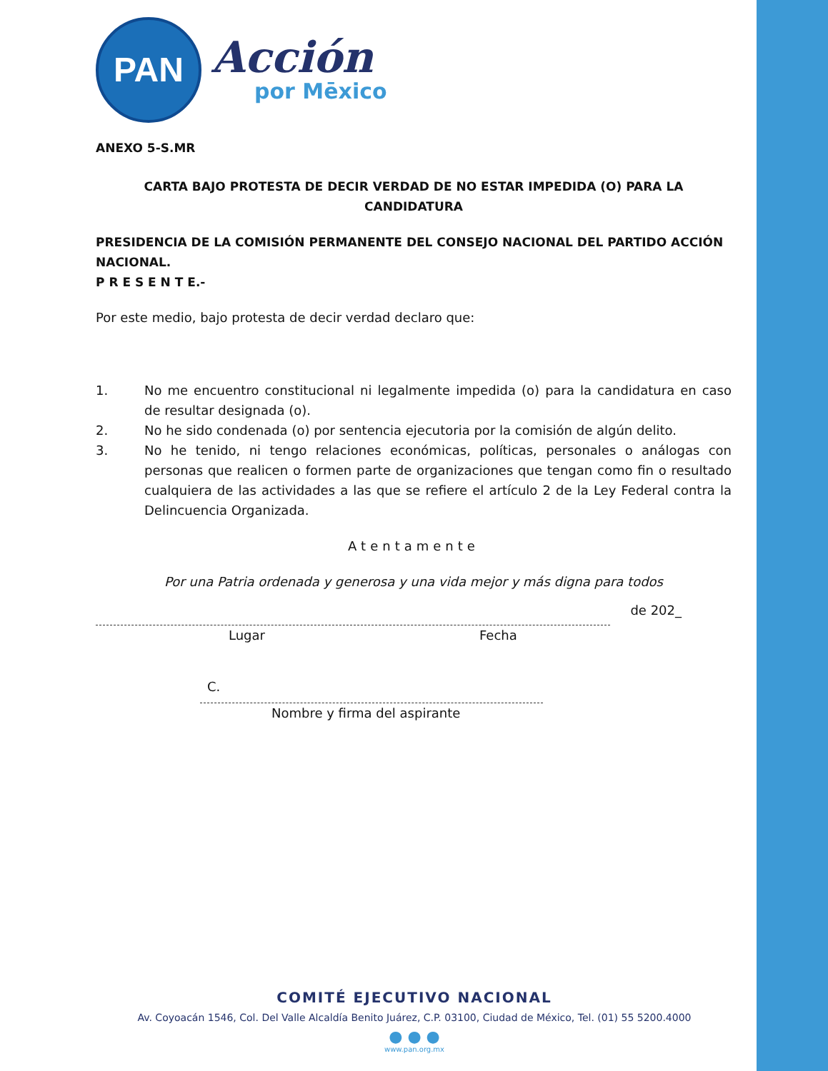PAN
Acción
por Mēxico
ANEXO 5-S.MR
CARTA BAJO PROTESTA DE DECIR VERDAD DE NO ESTAR IMPEDIDA (O) PARA LA CANDIDATURA
PRESIDENCIA DE LA COMISIÓN PERMANENTE DEL CONSEJO NACIONAL DEL PARTIDO ACCIÓN NACIONAL.
P R E S E N T E.-
Por este medio, bajo protesta de decir verdad declaro que:
1. No me encuentro constitucional ni legalmente impedida (o) para la candidatura en caso de resultar designada (o).
2. No he sido condenada (o) por sentencia ejecutoria por la comisión de algún delito.
3. No he tenido, ni tengo relaciones económicas, políticas, personales o análogas con personas que realicen o formen parte de organizaciones que tengan como fin o resultado cualquiera de las actividades a las que se refiere el artículo 2 de la Ley Federal contra la Delincuencia Organizada.
Atentamente
Por una Patria ordenada y generosa y una vida mejor y más digna para todos
de 202_
Lugar Fecha
C.
Nombre y firma del aspirante
COMITÉ EJECUTIVO NACIONAL
Av. Coyoacán 1546, Col. Del Valle Alcaldía Benito Juárez, C.P. 03100, Ciudad de México, Tel. (01) 55 5200.4000
● ● ●
www.pan.org.mx